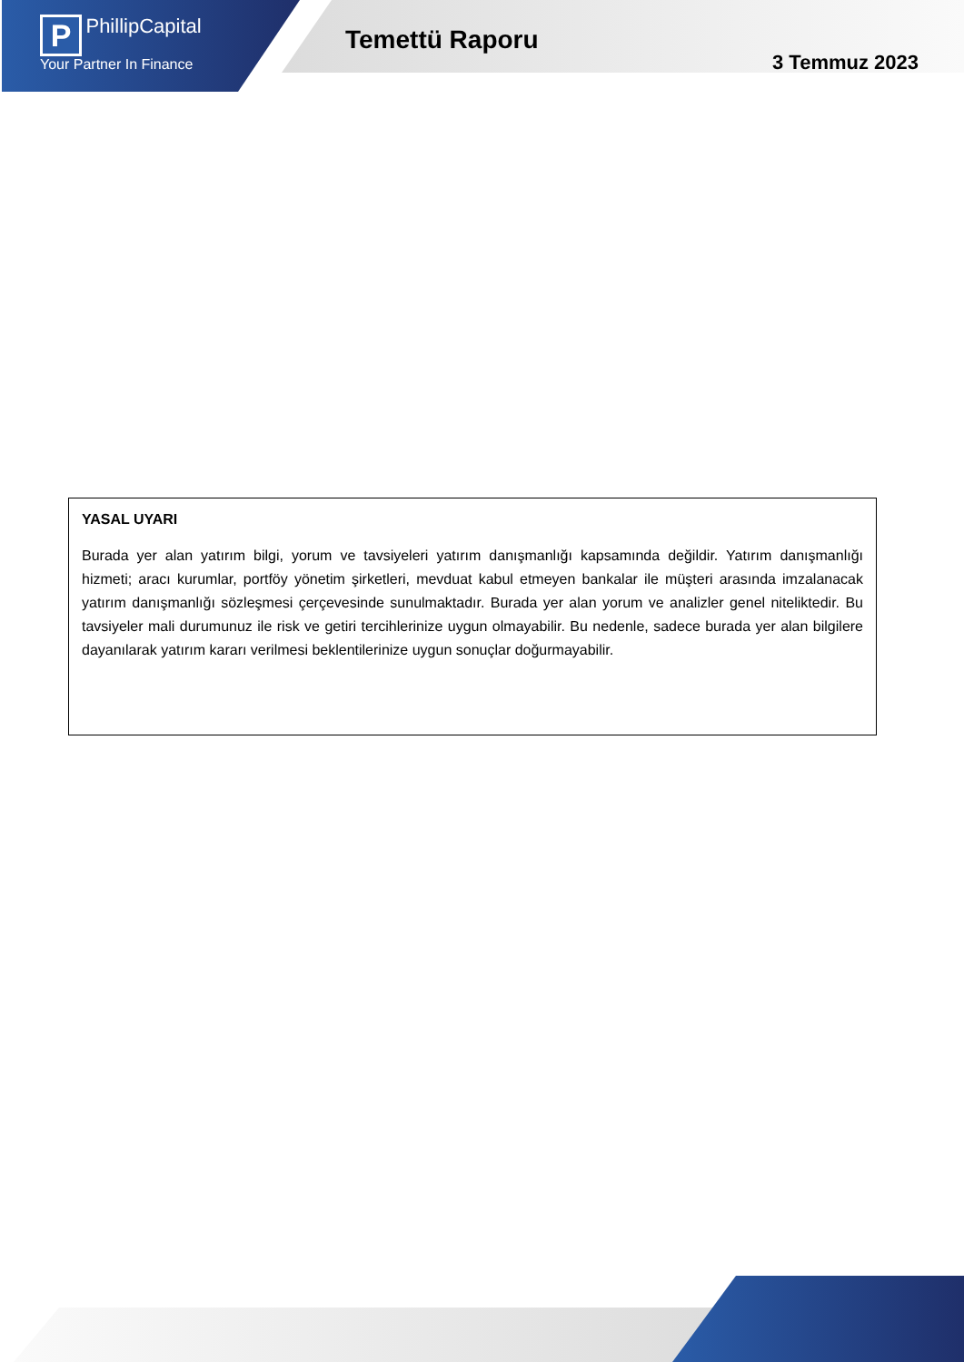P PhillipCapital
Your Partner In Finance
Temettü Raporu
3 Temmuz 2023
YASAL UYARI
Burada yer alan yatırım bilgi, yorum ve tavsiyeleri yatırım danışmanlığı kapsamında değildir. Yatırım danışmanlığı hizmeti; aracı kurumlar, portföy yönetim şirketleri, mevduat kabul etmeyen bankalar ile müşteri arasında imzalanacak yatırım danışmanlığı sözleşmesi çerçevesinde sunulmaktadır. Burada yer alan yorum ve analizler genel niteliktedir. Bu tavsiyeler mali durumunuz ile risk ve getiri tercihlerinize uygun olmayabilir. Bu nedenle, sadece burada yer alan bilgilere dayanılarak yatırım kararı verilmesi beklentilerinize uygun sonuçlar doğurmayabilir.